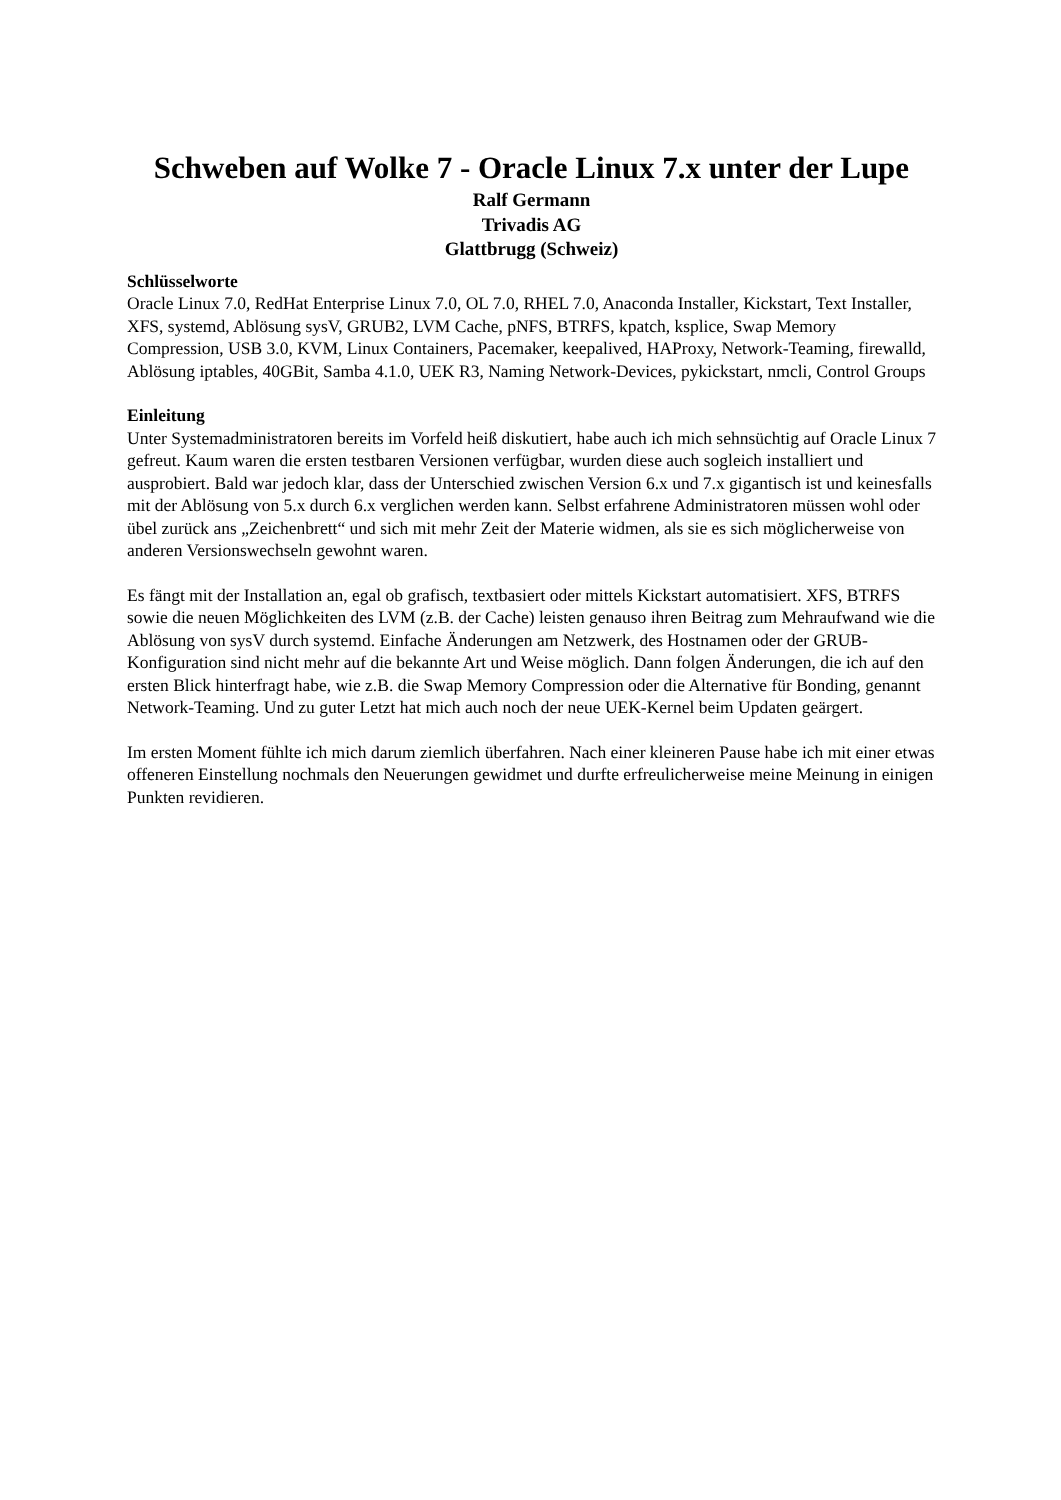Schweben auf Wolke 7 - Oracle Linux 7.x unter der Lupe
Ralf Germann
Trivadis AG
Glattbrugg (Schweiz)
Schlüsselworte
Oracle Linux 7.0, RedHat Enterprise Linux 7.0, OL 7.0, RHEL 7.0, Anaconda Installer, Kickstart, Text Installer, XFS, systemd, Ablösung sysV, GRUB2, LVM Cache, pNFS, BTRFS, kpatch, ksplice, Swap Memory Compression, USB 3.0, KVM, Linux Containers, Pacemaker, keepalived, HAProxy, Network-Teaming, firewalld, Ablösung iptables, 40GBit, Samba 4.1.0, UEK R3, Naming Network-Devices, pykickstart, nmcli, Control Groups
Einleitung
Unter Systemadministratoren bereits im Vorfeld heiß diskutiert, habe auch ich mich sehnsüchtig auf Oracle Linux 7 gefreut. Kaum waren die ersten testbaren Versionen verfügbar, wurden diese auch sogleich installiert und ausprobiert. Bald war jedoch klar, dass der Unterschied zwischen Version 6.x und 7.x gigantisch ist und keinesfalls mit der Ablösung von 5.x durch 6.x verglichen werden kann. Selbst erfahrene Administratoren müssen wohl oder übel zurück ans „Zeichenbrett“ und sich mit mehr Zeit der Materie widmen, als sie es sich möglicherweise von anderen Versionswechseln gewohnt waren.
Es fängt mit der Installation an, egal ob grafisch, textbasiert oder mittels Kickstart automatisiert. XFS, BTRFS sowie die neuen Möglichkeiten des LVM (z.B. der Cache) leisten genauso ihren Beitrag zum Mehraufwand wie die Ablösung von sysV durch systemd. Einfache Änderungen am Netzwerk, des Hostnamen oder der GRUB-Konfiguration sind nicht mehr auf die bekannte Art und Weise möglich. Dann folgen Änderungen, die ich auf den ersten Blick hinterfragt habe, wie z.B. die Swap Memory Compression oder die Alternative für Bonding, genannt Network-Teaming. Und zu guter Letzt hat mich auch noch der neue UEK-Kernel beim Updaten geärgert.
Im ersten Moment fühlte ich mich darum ziemlich überfahren. Nach einer kleineren Pause habe ich mit einer etwas offeneren Einstellung nochmals den Neuerungen gewidmet und durfte erfreulicherweise meine Meinung in einigen Punkten revidieren.